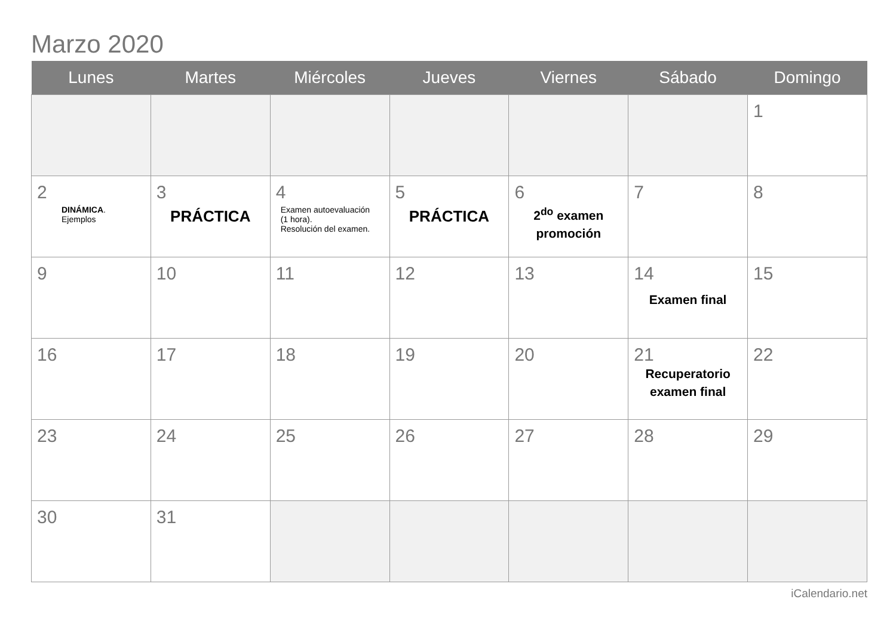Marzo 2020
| Lunes | Martes | Miércoles | Jueves | Viernes | Sábado | Domingo |
| --- | --- | --- | --- | --- | --- | --- |
| | | | | | | 1 |
| 2 DINÁMICA . Ejemplos | 3 PRÁCTICA | 4 Examen autoevaluación (1 hora). Resolución del examen. | 5 PRÁCTICA | 6 2<sup>do</sup> examen promoción | 7 | 8 |
| 9 | 10 | 11 | 12 | 13 | 14 Examen final | 15 |
| 16 | 17 | 18 | 19 | 20 | 21 Recuperatorio examen final | 22 |
| 23 | 24 | 25 | 26 | 27 | 28 | 29 |
| 30 | 31 | | | | | |
iCalendario.net